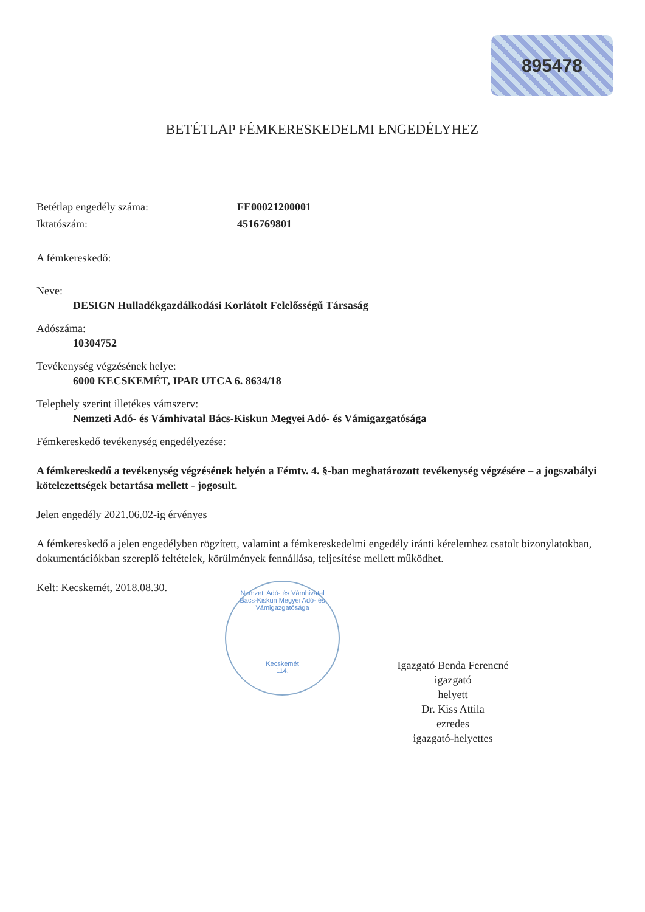895478
BETÉTLAP FÉMKERESKEDELMI ENGEDÉLYHEZ
Betétlap engedély száma: FE00021200001
Iktatószám: 4516769801
A fémkereskedő:
Neve:
DESIGN Hulladékgazdálkodási Korlátolt Felelősségű Társaság
Adószáma:
10304752
Tevékenység végzésének helye:
6000 KECSKEMÉT, IPAR UTCA 6. 8634/18
Telephely szerint illetékes vámszerv:
Nemzeti Adó- és Vámhivatal Bács-Kiskun Megyei Adó- és Vámigazgatósága
Fémkereskedő tevékenység engedélyezése:
A fémkereskedő a tevékenység végzésének helyén a Fémtv. 4. §-ban meghatározott tevékenység végzésére – a jogszabályi kötelezettségek betartása mellett - jogosult.
Jelen engedély 2021.06.02-ig érvényes
A fémkereskedő a jelen engedélyben rögzített, valamint a fémkereskedelmi engedély iránti kérelemhez csatolt bizonylatokban, dokumentációkban szereplő feltételek, körülmények fennállása, teljesítése mellett működhet.
Kelt: Kecskemét, 2018.08.30.
Nemzeti Adó- és Vámhivatal
Bács-Kiskun Megyei Adó- és Vámigazgatósága
Kecskemét
114.
Igazgató Benda Ferencné
igazgató
helyett
Dr. Kiss Attila
ezredes
igazgató-helyettes